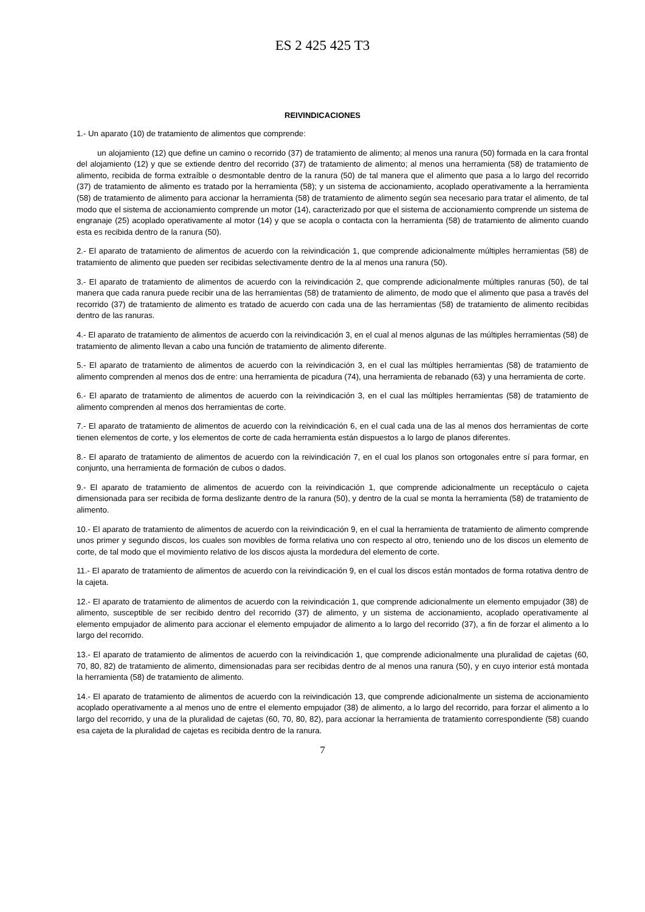ES 2 425 425 T3
REIVINDICACIONES
1.- Un aparato (10) de tratamiento de alimentos que comprende:
un alojamiento (12) que define un camino o recorrido (37) de tratamiento de alimento; al menos una ranura (50) formada en la cara frontal del alojamiento (12) y que se extiende dentro del recorrido (37) de tratamiento de alimento; al menos una herramienta (58) de tratamiento de alimento, recibida de forma extraíble o desmontable dentro de la ranura (50) de tal manera que el alimento que pasa a lo largo del recorrido (37) de tratamiento de alimento es tratado por la herramienta (58); y un sistema de accionamiento, acoplado operativamente a la herramienta (58) de tratamiento de alimento para accionar la herramienta (58) de tratamiento de alimento según sea necesario para tratar el alimento, de tal modo que el sistema de accionamiento comprende un motor (14), caracterizado por que el sistema de accionamiento comprende un sistema de engranaje (25) acoplado operativamente al motor (14) y que se acopla o contacta con la herramienta (58) de tratamiento de alimento cuando esta es recibida dentro de la ranura (50).
2.- El aparato de tratamiento de alimentos de acuerdo con la reivindicación 1, que comprende adicionalmente múltiples herramientas (58) de tratamiento de alimento que pueden ser recibidas selectivamente dentro de la al menos una ranura (50).
3.- El aparato de tratamiento de alimentos de acuerdo con la reivindicación 2, que comprende adicionalmente múltiples ranuras (50), de tal manera que cada ranura puede recibir una de las herramientas (58) de tratamiento de alimento, de modo que el alimento que pasa a través del recorrido (37) de tratamiento de alimento es tratado de acuerdo con cada una de las herramientas (58) de tratamiento de alimento recibidas dentro de las ranuras.
4.- El aparato de tratamiento de alimentos de acuerdo con la reivindicación 3, en el cual al menos algunas de las múltiples herramientas (58) de tratamiento de alimento llevan a cabo una función de tratamiento de alimento diferente.
5.- El aparato de tratamiento de alimentos de acuerdo con la reivindicación 3, en el cual las múltiples herramientas (58) de tratamiento de alimento comprenden al menos dos de entre: una herramienta de picadura (74), una herramienta de rebanado (63) y una herramienta de corte.
6.- El aparato de tratamiento de alimentos de acuerdo con la reivindicación 3, en el cual las múltiples herramientas (58) de tratamiento de alimento comprenden al menos dos herramientas de corte.
7.- El aparato de tratamiento de alimentos de acuerdo con la reivindicación 6, en el cual cada una de las al menos dos herramientas de corte tienen elementos de corte, y los elementos de corte de cada herramienta están dispuestos a lo largo de planos diferentes.
8.- El aparato de tratamiento de alimentos de acuerdo con la reivindicación 7, en el cual los planos son ortogonales entre sí para formar, en conjunto, una herramienta de formación de cubos o dados.
9.- El aparato de tratamiento de alimentos de acuerdo con la reivindicación 1, que comprende adicionalmente un receptáculo o cajeta dimensionada para ser recibida de forma deslizante dentro de la ranura (50), y dentro de la cual se monta la herramienta (58) de tratamiento de alimento.
10.- El aparato de tratamiento de alimentos de acuerdo con la reivindicación 9, en el cual la herramienta de tratamiento de alimento comprende unos primer y segundo discos, los cuales son movibles de forma relativa uno con respecto al otro, teniendo uno de los discos un elemento de corte, de tal modo que el movimiento relativo de los discos ajusta la mordedura del elemento de corte.
11.- El aparato de tratamiento de alimentos de acuerdo con la reivindicación 9, en el cual los discos están montados de forma rotativa dentro de la cajeta.
12.- El aparato de tratamiento de alimentos de acuerdo con la reivindicación 1, que comprende adicionalmente un elemento empujador (38) de alimento, susceptible de ser recibido dentro del recorrido (37) de alimento, y un sistema de accionamiento, acoplado operativamente al elemento empujador de alimento para accionar el elemento empujador de alimento a lo largo del recorrido (37), a fin de forzar el alimento a lo largo del recorrido.
13.- El aparato de tratamiento de alimentos de acuerdo con la reivindicación 1, que comprende adicionalmente una pluralidad de cajetas (60, 70, 80, 82) de tratamiento de alimento, dimensionadas para ser recibidas dentro de al menos una ranura (50), y en cuyo interior está montada la herramienta (58) de tratamiento de alimento.
14.- El aparato de tratamiento de alimentos de acuerdo con la reivindicación 13, que comprende adicionalmente un sistema de accionamiento acoplado operativamente a al menos uno de entre el elemento empujador (38) de alimento, a lo largo del recorrido, para forzar el alimento a lo largo del recorrido, y una de la pluralidad de cajetas (60, 70, 80, 82), para accionar la herramienta de tratamiento correspondiente (58) cuando esa cajeta de la pluralidad de cajetas es recibida dentro de la ranura.
7